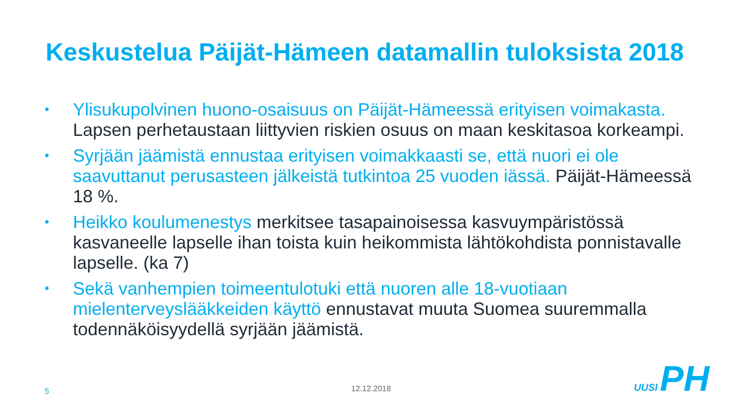Keskustelua Päijät-Hämeen datamallin tuloksista 2018
• Ylisukupolvinen huono-osaisuus on Päijät-Hämeessä erityisen voimakasta. Lapsen perhetaustaan liittyvien riskien osuus on maan keskitasoa korkeampi.
• Syrjään jäämistä ennustaa erityisen voimakkaasti se, että nuori ei ole saavuttanut perusasteen jälkeistä tutkintoa 25 vuoden iässä. Päijät-Hämeessä 18 %.
• Heikko koulumenestys merkitsee tasapainoisessa kasvuympäristössä kasvaneelle lapselle ihan toista kuin heikommista lähtökohdista ponnistavalle lapselle. (ka 7)
• Sekä vanhempien toimeentulotuki että nuoren alle 18-vuotiaan mielenterveyslääkkeiden käyttö ennustavat muuta Suomea suuremmalla todennäköisyydellä syrjään jäämistä.
5 12.12.2018
UUSI PH